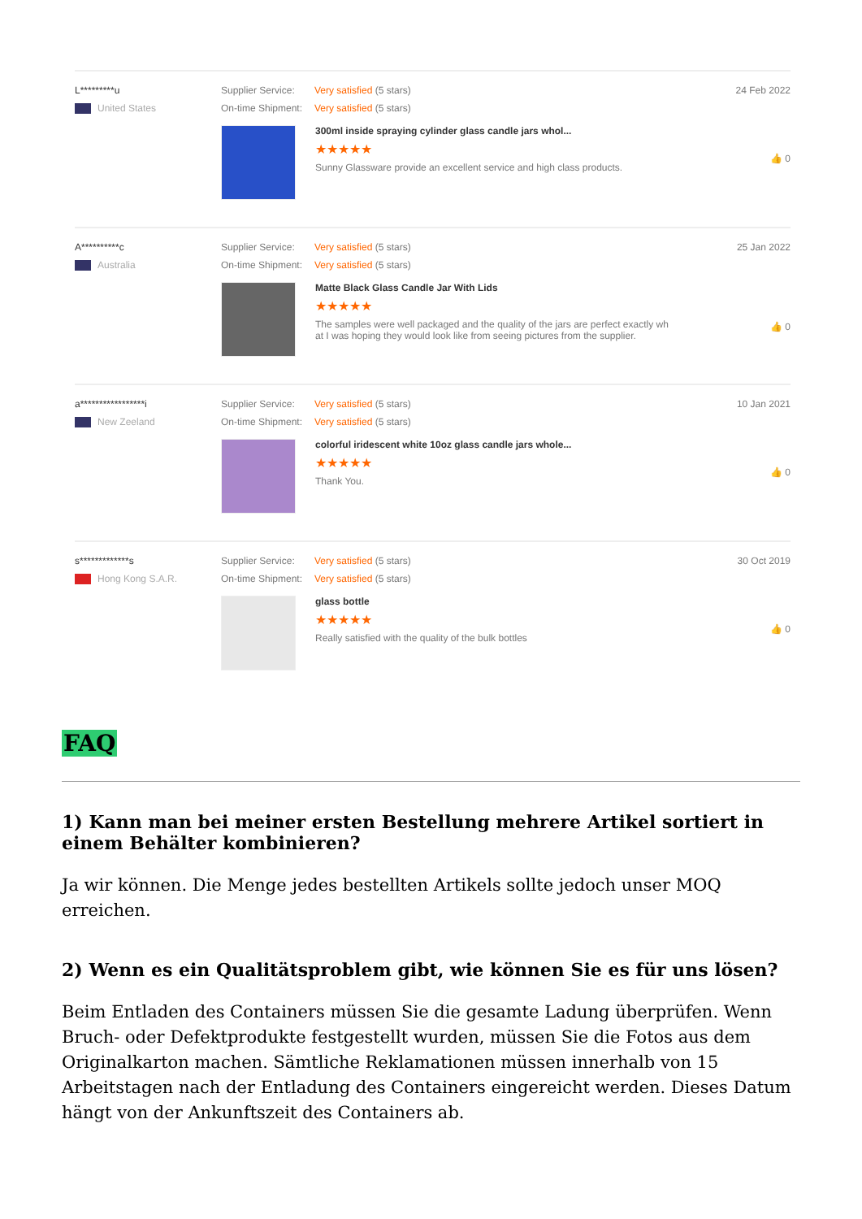L*********u
United States
Supplier Service: Very satisfied (5 stars)
On-time Shipment: Very satisfied (5 stars)
300ml inside spraying cylinder glass candle jars whol...
★★★★★
Sunny Glassware provide an excellent service and high class products.
24 Feb 2022
👍 0
A**********c
Australia
Supplier Service: Very satisfied (5 stars)
On-time Shipment: Very satisfied (5 stars)
Matte Black Glass Candle Jar With Lids
★★★★★
The samples were well packaged and the quality of the jars are perfect exactly wh
at I was hoping they would look like from seeing pictures from the supplier.
25 Jan 2022
👍 0
a*****************i
New Zeeland
Supplier Service: Very satisfied (5 stars)
On-time Shipment: Very satisfied (5 stars)
colorful iridescent white 10oz glass candle jars whole...
★★★★★
Thank You.
10 Jan 2021
👍 0
s*************s
Hong Kong S.A.R.
Supplier Service: Very satisfied (5 stars)
On-time Shipment: Very satisfied (5 stars)
glass bottle
★★★★★
Really satisfied with the quality of the bulk bottles
30 Oct 2019
👍 0
FAQ
1) Kann man bei meiner ersten Bestellung mehrere Artikel sortiert in einem Behälter kombinieren?
Ja wir können. Die Menge jedes bestellten Artikels sollte jedoch unser MOQ erreichen.
2) Wenn es ein Qualitätsproblem gibt, wie können Sie es für uns lösen?
Beim Entladen des Containers müssen Sie die gesamte Ladung überprüfen. Wenn Bruch- oder Defektprodukte festgestellt wurden, müssen Sie die Fotos aus dem Originalkarton machen. Sämtliche Reklamationen müssen innerhalb von 15 Arbeitstagen nach der Entladung des Containers eingereicht werden. Dieses Datum hängt von der Ankunftszeit des Containers ab.